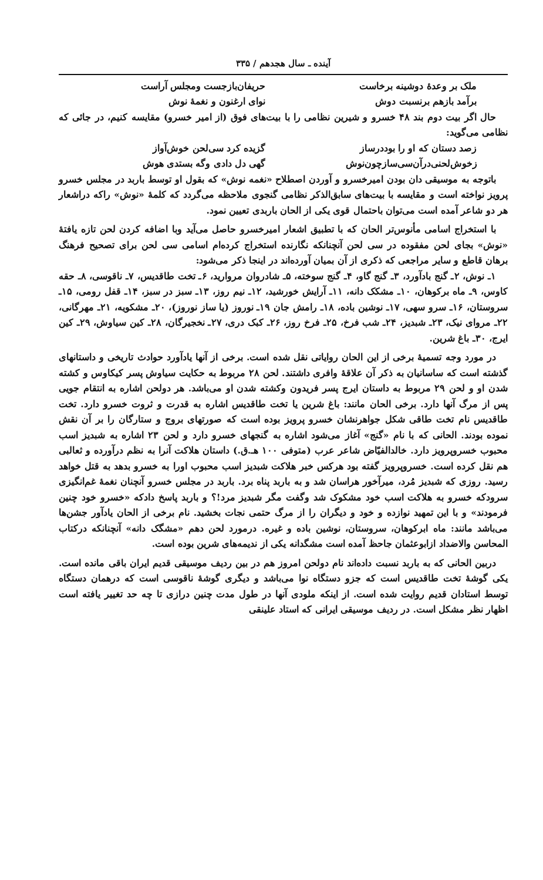آینده ـ سال هجدهم / ۳۳۵
ملک بر وعدهٔ دوشینه برخاست حریفان‌بازجست ومجلس آراست
برآمد بازهم برنسبت دوش نوای ارغنون و نغمهٔ نوش
حال اگر بیت دوم بند ۴۸ خسرو و شیرین نظامی را با بیت‌های فوق (از امیر خسرو) مقایسه کنیم، در جائی که نظامی می‌گوید:
زصد دستان که او را بوددرساز گزیده کرد سی‌لحن خوش‌آواز
زخوش‌لحنی‌درآن‌سی‌سازچون‌نوش گهی دل دادی وگه بستدی هوش
باتوجه به موسیقی دان بودن امیرخسرو و آوردن اصطلاح «نغمه نوش» که بقول او توسط باربد در مجلس خسرو پرویز نواخته است و مقایسه با بیت‌های سابق‌الذکر نظامی گنجوی ملاحظه می‌گردد که کلمهٔ «نوش» راکه دراشعار هر دو شاعر آمده است می‌توان باحتمال قوی یکی از الحان باربدی تعیین نمود.
با استخراج اسامی مأنوس‌تر الحان که با تطبیق اشعار امیرخسرو حاصل می‌آید وبا اضافه کردن لحن تازه یافتهٔ «نوش» بجای لحن مفقوده در سی لحن آنچنانکه نگارنده استخراج کرده‌ام اسامی سی لحن برای تصحیح فرهنگ برهان قاطع و سایر مراجعی که ذکری از آن بمیان آورده‌اند در اینجا ذکر می‌شود:
۱ـ نوش، ۲ـ گنج بادآورد، ۳ـ گنج گاو، ۴ـ گنج سوخته، ۵ـ شادروان مروارید، ۶ـ تخت طاقدیس، ۷ـ ناقوسی، ۸ـ حقه کاوس، ۹ـ ماه برکوهان، ۱۰ـ مشکک دانه، ۱۱ـ آرایش خورشید، ۱۲ـ نیم روز، ۱۳ـ سبز در سبز، ۱۴ـ قفل رومی، ۱۵ـ سروستان، ۱۶ـ سرو سهی، ۱۷ـ نوشین باده، ۱۸ـ رامش جان ۱۹ـ نوروز (یا ساز نوروز)، ۲۰ـ مشکویه، ۲۱ـ مهرگانی، ۲۲ـ مروای نیک، ۲۳ـ شبدیز، ۲۴ـ شب فرخ، ۲۵ـ فرخ روز، ۲۶ـ کبک دری، ۲۷ـ نخجیرگان، ۲۸ـ کین سیاوش، ۲۹ـ کین ایرج، ۳۰ـ باغ شرین.
در مورد وجه تسمیهٔ برخی از این الحان روایاتی نقل شده است. برخی از آنها یادآورد حوادث تاریخی و داستانهای گذشته است که ساسانیان به ذکر آن علاقهٔ وافری داشتند. لحن ۲۸ مربوط به حکایت سیاوش پسر کیکاوس و کشته شدن او و لحن ۲۹ مربوط به داستان ایرج پسر فریدون وکشته شدن او می‌باشد. هر دولحن اشاره به انتقام جویی پس از مرگ آنها دارد. برخی الحان مانند: باغ شرین یا تخت طاقدیس اشاره به قدرت و ثروت خسرو دارد. تخت طاقدیس نام تخت طاقی شکل جواهرنشان خسرو پرویز بوده است که صورتهای بروج و ستارگان را بر آن نقش نموده بودند. الحانی که با نام «گنج» آغاز می‌شود اشاره به گنجهای خسرو دارد و لحن ۲۳ اشاره به شبدیز اسب محبوب خسروپرویز دارد. خالدالفیّاض شاعر عرب (متوفی ۱۰۰ هـ.ق.) داستان هلاکت آنرا به نظم درآورده و ثعالبی هم نقل کرده است. خسروپرویز گفته بود هرکس خبر هلاکت شبدیز اسب محبوب اورا به خسرو بدهد به قتل خواهد رسید. روزی که شبدیز مُرد، میرآخور هراسان شد و به باربد پناه برد. باربد در مجلس خسرو آنچنان نغمهٔ غم‌انگیزی سرودکه خسرو به هلاکت اسب خود مشکوک شد وگفت مگر شبدیز مرد!؟ و باربد پاسخ دادکه «خسرو خود چنین فرمودند» و با این تمهید نوازده و خود و دیگران را از مرگ حتمی نجات بخشید. نام برخی از الحان یادآور جشن‌ها می‌باشد مانند: ماه ابرکوهان، سروستان، نوشین باده و غیره. درمورد لحن دهم «مشگک دانه» آنچنانکه درکتاب المحاسن والاضداد ازابوعثمان جاحظ آمده است مشگدانه یکی از ندیمه‌های شرین بوده است.
دربین الحانی که به باربد نسبت داده‌اند نام دولحن امروز هم در بین ردیف موسیقی قدیم ایران باقی مانده است. یکی گوشهٔ تخت طاقدیس است که جزو دستگاه نوا می‌باشد و دیگری گوشهٔ ناقوسی است که درهمان دستگاه توسط استادان قدیم روایت شده است. از اینکه ملودی آنها در طول مدت چنین درازی تا چه حد تغییر یافته است اظهار نظر مشکل است. در ردیف موسیقی ایرانی که استاد علینقی